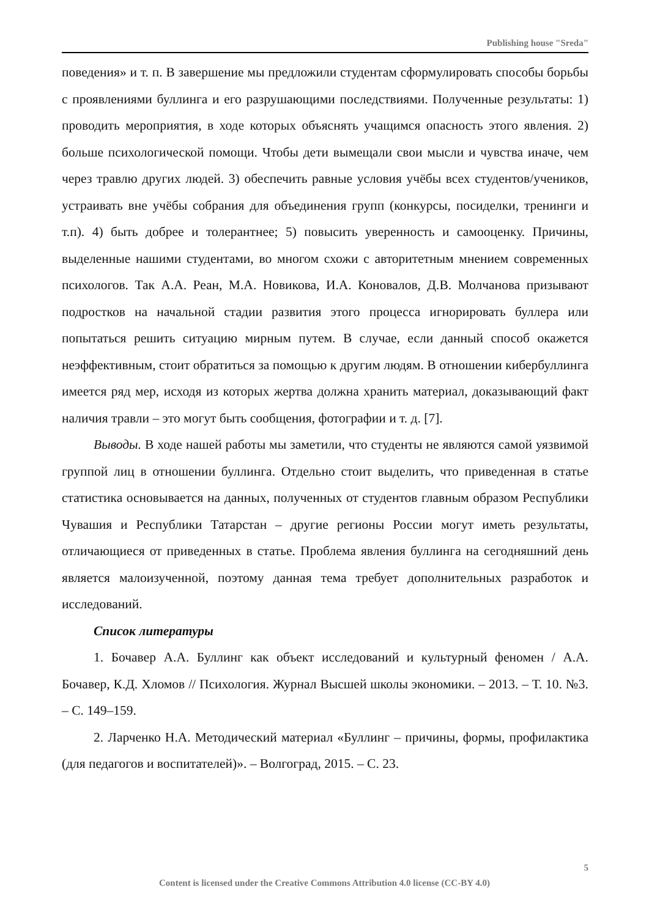Publishing house "Sreda"
поведения» и т. п. В завершение мы предложили студентам сформулировать способы борьбы с проявлениями буллинга и его разрушающими последствиями. Полученные результаты: 1) проводить мероприятия, в ходе которых объяснять учащимся опасность этого явления. 2) больше психологической помощи. Чтобы дети вымещали свои мысли и чувства иначе, чем через травлю других людей. 3) обеспечить равные условия учёбы всех студентов/учеников, устраивать вне учёбы собрания для объединения групп (конкурсы, посиделки, тренинги и т.п). 4) быть добрее и толерантнее; 5) повысить уверенность и самооценку. Причины, выделенные нашими студентами, во многом схожи с авторитетным мнением современных психологов. Так А.А. Реан, М.А. Новикова, И.А. Коновалов, Д.В. Молчанова призывают подростков на начальной стадии развития этого процесса игнорировать буллера или попытаться решить ситуацию мирным путем. В случае, если данный способ окажется неэффективным, стоит обратиться за помощью к другим людям. В отношении кибербуллинга имеется ряд мер, исходя из которых жертва должна хранить материал, доказывающий факт наличия травли – это могут быть сообщения, фотографии и т. д. [7].
Выводы. В ходе нашей работы мы заметили, что студенты не являются самой уязвимой группой лиц в отношении буллинга. Отдельно стоит выделить, что приведенная в статье статистика основывается на данных, полученных от студентов главным образом Республики Чувашия и Республики Татарстан – другие регионы России могут иметь результаты, отличающиеся от приведенных в статье. Проблема явления буллинга на сегодняшний день является малоизученной, поэтому данная тема требует дополнительных разработок и исследований.
Список литературы
1. Бочавер А.А. Буллинг как объект исследований и культурный феномен / А.А. Бочавер, К.Д. Хломов // Психология. Журнал Высшей школы экономики. – 2013. – Т. 10. №3. – С. 149–159.
2. Ларченко Н.А. Методический материал «Буллинг – причины, формы, профилактика (для педагогов и воспитателей)». – Волгоград, 2015. – С. 23.
5
Content is licensed under the Creative Commons Attribution 4.0 license (CC-BY 4.0)